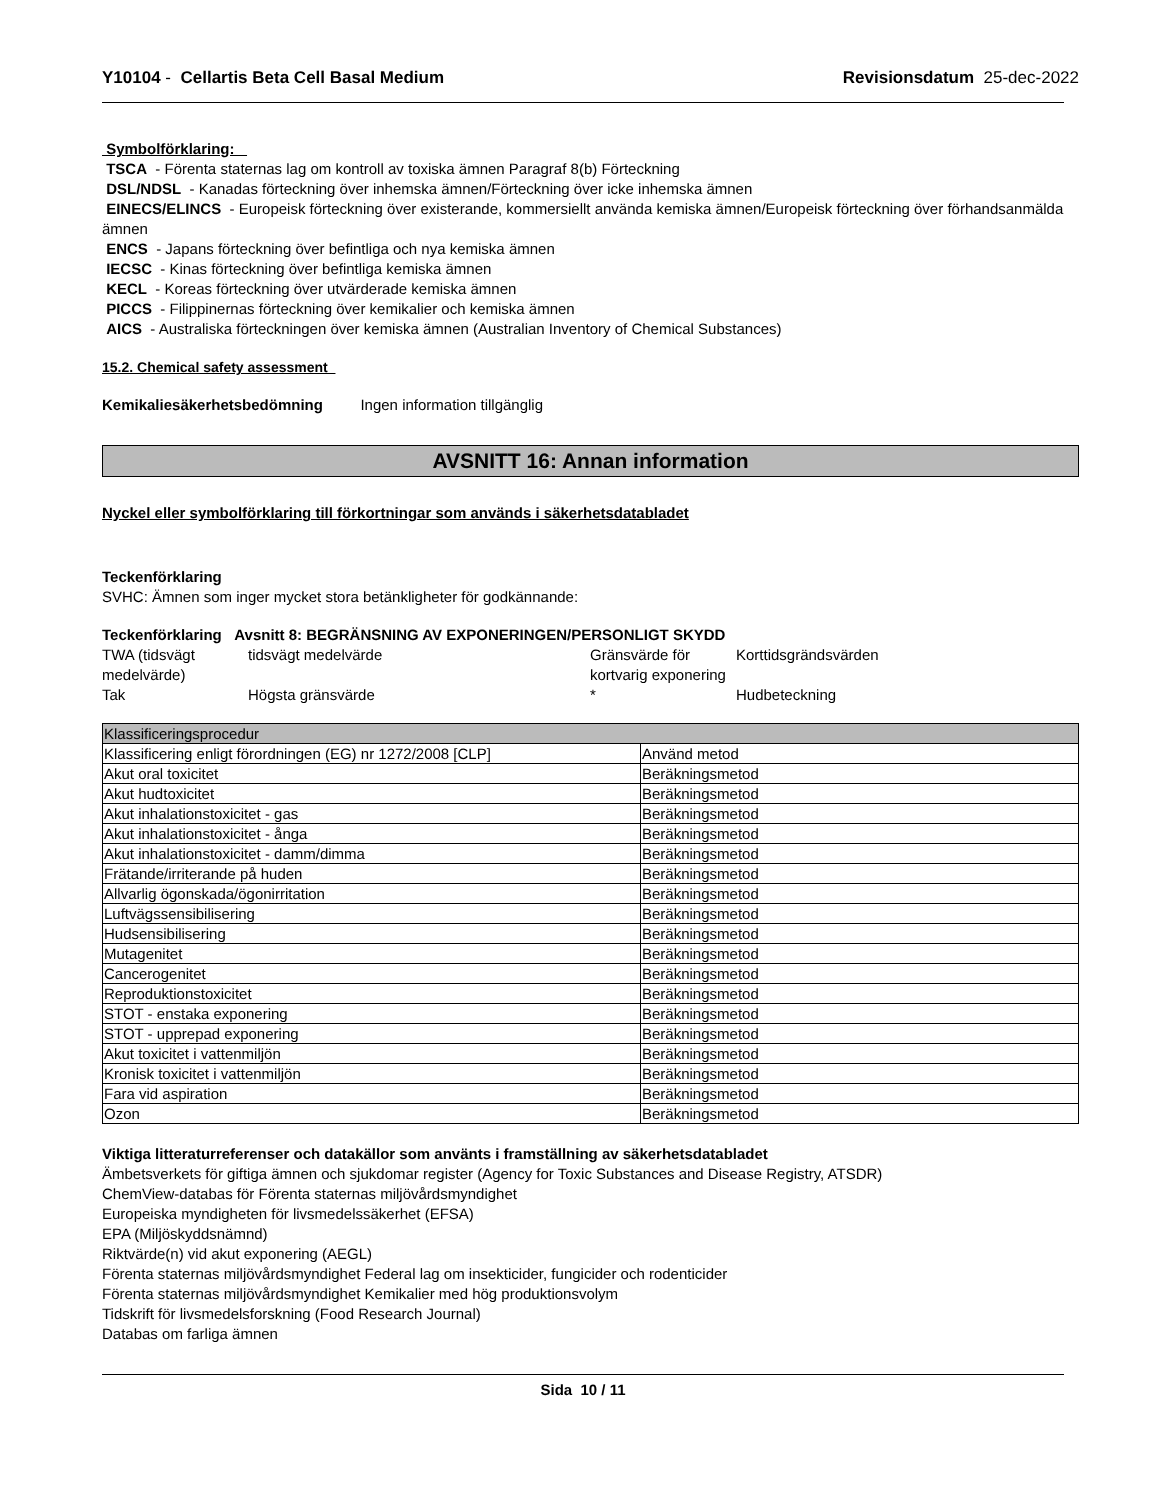Y10104 - Cellartis Beta Cell Basal Medium Revisionsdatum 25-dec-2022
Symbolförklaring:
TSCA - Förenta staternas lag om kontroll av toxiska ämnen Paragraf 8(b) Förteckning
DSL/NDSL - Kanadas förteckning över inhemska ämnen/Förteckning över icke inhemska ämnen
EINECS/ELINCS - Europeisk förteckning över existerande, kommersiellt använda kemiska ämnen/Europeisk förteckning över förhandsanmälda ämnen
ENCS - Japans förteckning över befintliga och nya kemiska ämnen
IECSC - Kinas förteckning över befintliga kemiska ämnen
KECL - Koreas förteckning över utvärderade kemiska ämnen
PICCS - Filippinernas förteckning över kemikalier och kemiska ämnen
AICS - Australiska förteckningen över kemiska ämnen (Australian Inventory of Chemical Substances)
15.2. Chemical safety assessment
Kemikaliesäkerhetsbedömning Ingen information tillgänglig
AVSNITT 16: Annan information
Nyckel eller symbolförklaring till förkortningar som används i säkerhetsdatabladet
Teckenförklaring
SVHC: Ämnen som inger mycket stora betänkligheter för godkännande:
Teckenförklaring Avsnitt 8: BEGRÄNSNING AV EXPONERINGEN/PERSONLIGT SKYDD
TWA (tidsvägt medelvärde)
tidsvägt medelvärde
Gränsvärde för kortvarig exponering
Korttidsgrändsvärden
Tak
Högsta gränsvärde
*
Hudbeteckning
| Klassificeringsprocedur | |
| Klassificering enligt förordningen (EG) nr 1272/2008 [CLP] | Använd metod |
| Akut oral toxicitet | Beräkningsmetod |
| Akut hudtoxicitet | Beräkningsmetod |
| Akut inhalationstoxicitet - gas | Beräkningsmetod |
| Akut inhalationstoxicitet - ånga | Beräkningsmetod |
| Akut inhalationstoxicitet - damm/dimma | Beräkningsmetod |
| Frätande/irriterande på huden | Beräkningsmetod |
| Allvarlig ögonskada/ögonirritation | Beräkningsmetod |
| Luftvägssensibilisering | Beräkningsmetod |
| Hudsensibilisering | Beräkningsmetod |
| Mutagenitet | Beräkningsmetod |
| Cancerogenitet | Beräkningsmetod |
| Reproduktionstoxicitet | Beräkningsmetod |
| STOT - enstaka exponering | Beräkningsmetod |
| STOT - upprepad exponering | Beräkningsmetod |
| Akut toxicitet i vattenmiljön | Beräkningsmetod |
| Kronisk toxicitet i vattenmiljön | Beräkningsmetod |
| Fara vid aspiration | Beräkningsmetod |
| Ozon | Beräkningsmetod |
Viktiga litteraturreferenser och datakällor som använts i framställning av säkerhetsdatabladet
Ämbetsverkets för giftiga ämnen och sjukdomar register (Agency for Toxic Substances and Disease Registry, ATSDR)
ChemView-databas för Förenta staternas miljövårdsmyndighet
Europeiska myndigheten för livsmedelssäkerhet (EFSA)
EPA (Miljöskyddsnämnd)
Riktvärde(n) vid akut exponering (AEGL)
Förenta staternas miljövårdsmyndighet Federal lag om insekticider, fungicider och rodenticider
Förenta staternas miljövårdsmyndighet Kemikalier med hög produktionsvolym
Tidskrift för livsmedelsforskning (Food Research Journal)
Databas om farliga ämnen
Sida 10 / 11